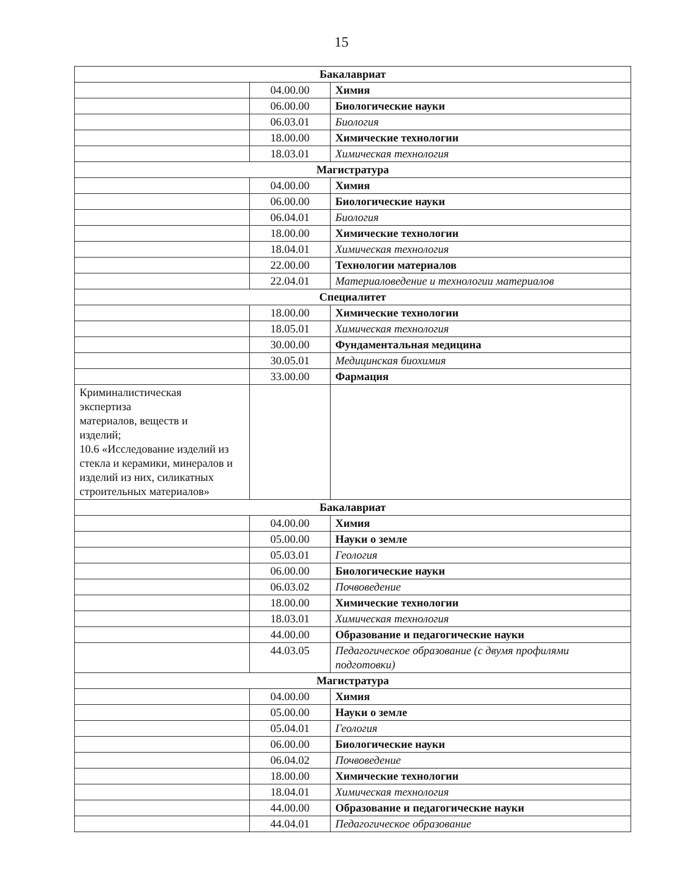15
| Бакалавриат | | |
| | 04.00.00 | Химия |
| | 06.00.00 | Биологические науки |
| | 06.03.01 | Биология |
| | 18.00.00 | Химические технологии |
| | 18.03.01 | Химическая технология |
| Магистратура | | |
| | 04.00.00 | Химия |
| | 06.00.00 | Биологические науки |
| | 06.04.01 | Биология |
| | 18.00.00 | Химические технологии |
| | 18.04.01 | Химическая технология |
| | 22.00.00 | Технологии материалов |
| | 22.04.01 | Материаловедение и технологии материалов |
| Специалитет | | |
| | 18.00.00 | Химические технологии |
| | 18.05.01 | Химическая технология |
| | 30.00.00 | Фундаментальная медицина |
| | 30.05.01 | Медицинская биохимия |
| | 33.00.00 | Фармация |
| Криминалистическая экспертиза материалов, веществ и изделий; 10.6 «Исследование изделий из стекла и керамики, минералов и изделий из них, силикатных строительных материалов» | | |
| Бакалавриат | | |
| | 04.00.00 | Химия |
| | 05.00.00 | Науки о земле |
| | 05.03.01 | Геология |
| | 06.00.00 | Биологические науки |
| | 06.03.02 | Почвоведение |
| | 18.00.00 | Химические технологии |
| | 18.03.01 | Химическая технология |
| | 44.00.00 | Образование и педагогические науки |
| | 44.03.05 | Педагогическое образование (с двумя профилями подготовки) |
| Магистратура | | |
| | 04.00.00 | Химия |
| | 05.00.00 | Науки о земле |
| | 05.04.01 | Геология |
| | 06.00.00 | Биологические науки |
| | 06.04.02 | Почвоведение |
| | 18.00.00 | Химические технологии |
| | 18.04.01 | Химическая технология |
| | 44.00.00 | Образование и педагогические науки |
| | 44.04.01 | Педагогическое образование |